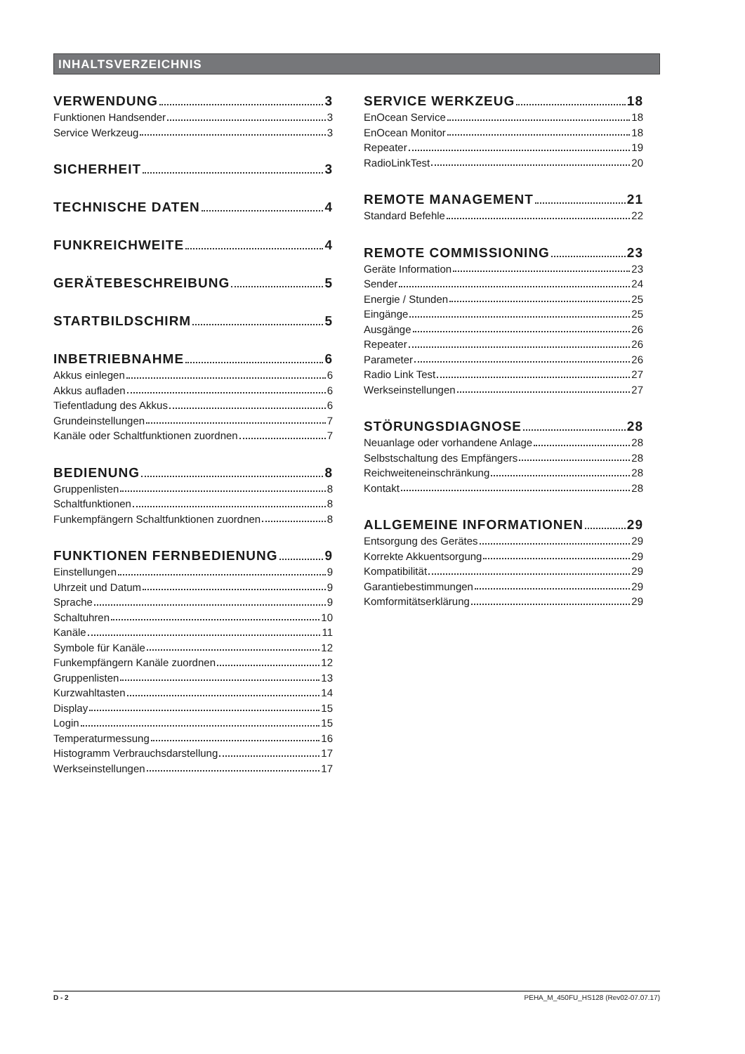INHALTSVERZEICHNIS
VERWENDUNG 3
Funktionen Handsender 3
Service Werkzeug 3
SICHERHEIT 3
TECHNISCHE DATEN 4
FUNKREICHWEITE 4
GERÄTEBESCHREIBUNG 5
STARTBILDSCHIRM 5
INBETRIEBNAHME 6
Akkus einlegen 6
Akkus aufladen 6
Tiefentladung des Akkus 6
Grundeinstellungen 7
Kanäle oder Schaltfunktionen zuordnen 7
BEDIENUNG 8
Gruppenlisten 8
Schaltfunktionen 8
Funkempfängern Schaltfunktionen zuordnen 8
FUNKTIONEN FERNBEDIENUNG 9
Einstellungen 9
Uhrzeit und Datum 9
Sprache 9
Schaltuhren 10
Kanäle 11
Symbole für Kanäle 12
Funkempfängern Kanäle zuordnen 12
Gruppenlisten 13
Kurzwahltasten 14
Display 15
Login 15
Temperaturmessung 16
Histogramm Verbrauchsdarstellung 17
Werkseinstellungen 17
SERVICE WERKZEUG 18
EnOcean Service 18
EnOcean Monitor 18
Repeater 19
RadioLinkTest 20
REMOTE MANAGEMENT 21
Standard Befehle 22
REMOTE COMMISSIONING 23
Geräte Information 23
Sender 24
Energie / Stunden 25
Eingänge 25
Ausgänge 26
Repeater 26
Parameter 26
Radio Link Test 27
Werkseinstellungen 27
STÖRUNGSDIAGNOSE 28
Neuanlage oder vorhandene Anlage 28
Selbstschaltung des Empfängers 28
Reichweiteneinschränkung 28
Kontakt 28
ALLGEMEINE INFORMATIONEN 29
Entsorgung des Gerätes 29
Korrekte Akkuentsorgung 29
Kompatibilität 29
Garantiebestimmungen 29
Komformitätserklärung 29
D - 2 PEHA_M_450FU_HS128 (Rev02-07.07.17)